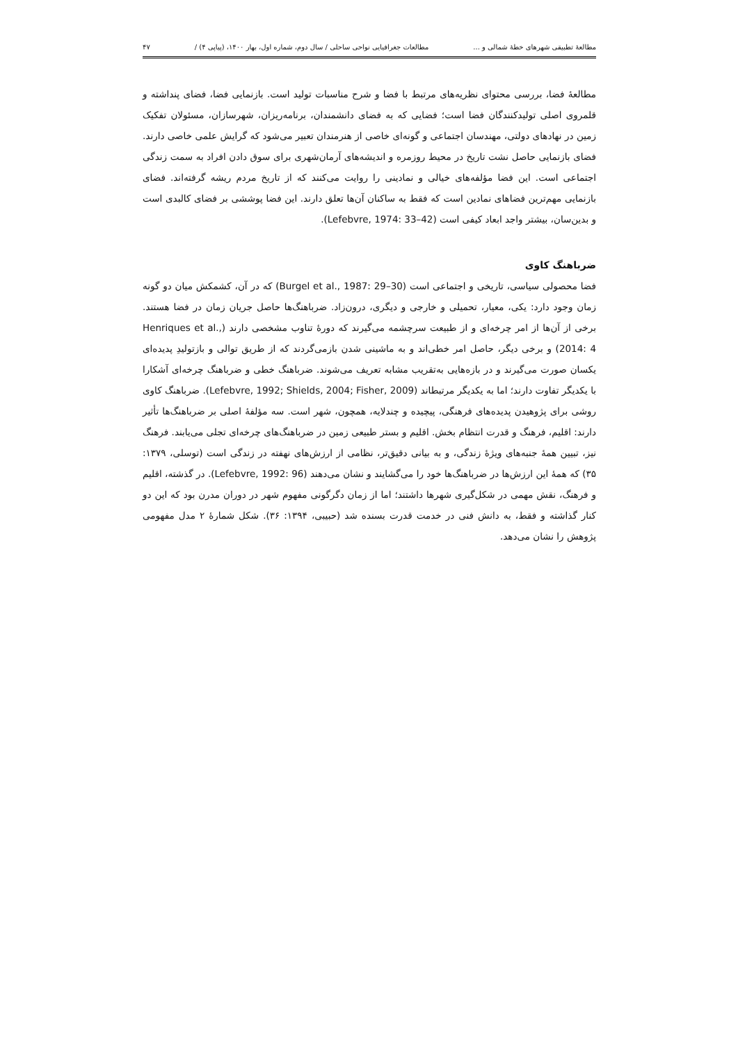مطالعهٔ تطبیقی شهرهای خطهٔ شمالی و ... مطالعات جغرافیایی نواحی ساحلی / سال دوم، شماره اول، بهار ۱۴۰۰، (پیاپی ۴) / ۴۷
مطالعهٔ فضا، بررسی محتوای نظریه‌های مرتبط با فضا و شرح مناسبات تولید است. بازنمایی فضا، فضای پنداشته و قلمروی اصلی تولیدکنندگان فضا است؛ فضایی که به فضای دانشمندان، برنامه‌ریزان، شهرسازان، مسئولان تفکیک زمین در نهادهای دولتی، مهندسان اجتماعی و گونه‌ای خاصی از هنرمندان تعبیر می‌شود که گرایش علمی خاصی دارند. فضای بازنمایی حاصل نشت تاریخ در محیط روزمره و اندیشه‌های آرمان‌شهری برای سوق دادن افراد به سمت زندگی اجتماعی است. این فضا مؤلفه‌های خیالی و نمادینی را روایت می‌کنند که از تاریخ مردم ریشه گرفته‌اند. فضای بازنمایی مهم‌ترین فضاهای نمادین است که فقط به ساکنان آن‌ها تعلق دارند. این فضا پوششی بر فضای کالبدی است و بدین‌سان، بیشتر واجد ابعاد کیفی است (Lefebvre, 1974: 33–42).
ضرباهنگ کاوی
فضا محصولی سیاسی، تاریخی و اجتماعی است (Burgel et al., 1987: 29–30) که در آن، کشمکش میان دو گونه زمان وجود دارد: یکی، معیار، تحمیلی و خارجی و دیگری، درون‌زاد. ضرباهنگ‌ها حاصل جریان زمان در فضا هستند. برخی از آن‌ها از امر چرخه‌ای و از طبیعت سرچشمه می‌گیرند که دورهٔ تناوب مشخصی دارند (Henriques et al., 2014: 4) و برخی دیگر، حاصل امر خطی‌اند و به ماشینی شدن بازمی‌گردند که از طریق توالی و بازتولیدِ پدیده‌ای یکسان صورت می‌گیرند و در بازه‌هایی به‌تقریب مشابه تعریف می‌شوند. ضرباهنگ خطی و ضرباهنگ چرخه‌ای آشکارا با یکدیگر تفاوت دارند؛ اما به یکدیگر مرتبطاند (Lefebvre, 1992; Shields, 2004; Fisher, 2009). ضرباهنگ کاوی روشی برای پژوهیدن پدیده‌های فرهنگی، پیچیده و چندلایه، همچون، شهر است. سه مؤلفهٔ اصلی بر ضرباهنگ‌ها تأثیر دارند: اقلیم، فرهنگ و قدرت انتظام بخش. اقلیم و بستر طبیعی زمین در ضرباهنگ‌های چرخه‌ای تجلی می‌یابند. فرهنگ نیز، تبیین همهٔ جنبه‌های ویژهٔ زندگی، و به بیانی دقیق‌تر، نظامی از ارزش‌های نهفته در زندگی است (توسلی، ۱۳۷۹: ۳۵) که همهٔ این ارزش‌ها در ضرباهنگ‌ها خود را می‌گشایند و نشان می‌دهند (Lefebvre, 1992: 96). در گذشته، اقلیم و فرهنگ، نقش مهمی در شکل‌گیری شهرها داشتند؛ اما از زمان دگرگونی مفهوم شهر در دوران مدرن بود که این دو کنار گذاشته و فقط، به دانش فنی در خدمت قدرت بسنده شد (حبیبی، ۱۳۹۴: ۳۶). شکل شمارهٔ ۲ مدل مفهومی پژوهش را نشان می‌دهد.